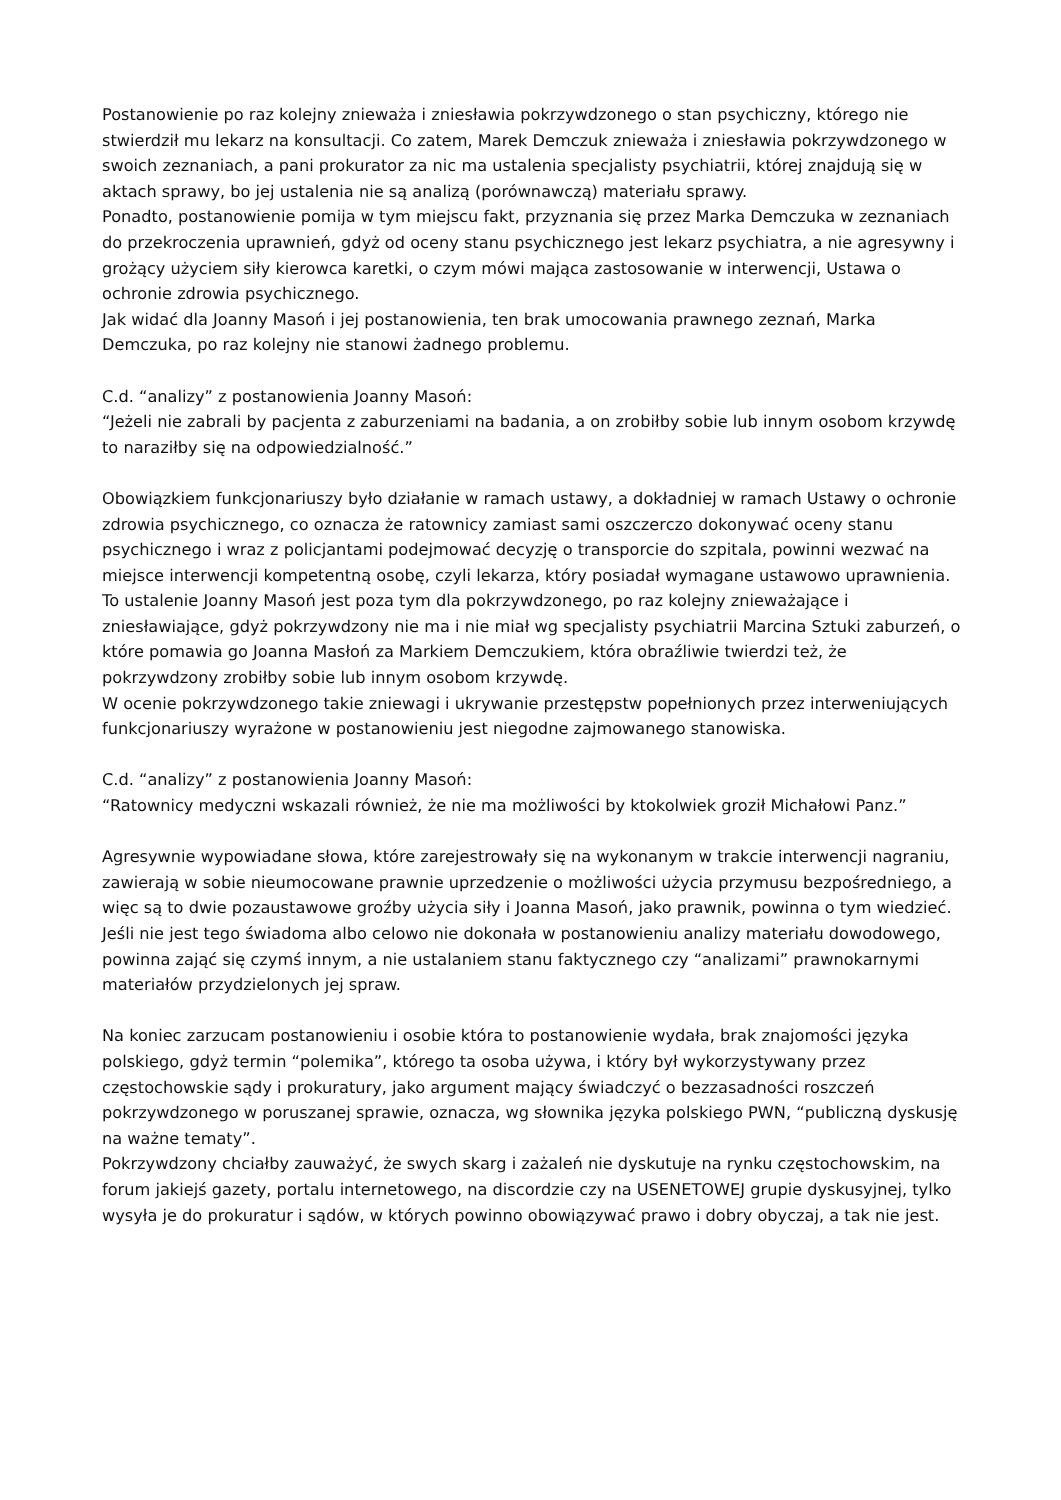Postanowienie po raz kolejny znieważa i zniesławia pokrzywdzonego o stan psychiczny, którego nie stwierdził mu lekarz na konsultacji. Co zatem, Marek Demczuk znieważa i zniesławia pokrzywdzonego w swoich zeznaniach, a pani prokurator za nic ma ustalenia specjalisty psychiatrii, której znajdują się w aktach sprawy, bo jej ustalenia nie są analizą (porównawczą) materiału sprawy.
Ponadto, postanowienie pomija w tym miejscu fakt, przyznania się przez Marka Demczuka w zeznaniach do przekroczenia uprawnień, gdyż od oceny stanu psychicznego jest lekarz psychiatra, a nie agresywny i grożący użyciem siły kierowca karetki, o czym mówi mająca zastosowanie w interwencji, Ustawa o ochronie zdrowia psychicznego.
Jak widać dla Joanny Masoń i jej postanowienia, ten brak umocowania prawnego zeznań, Marka Demczuka, po raz kolejny nie stanowi żadnego problemu.
C.d. “analizy” z postanowienia Joanny Masoń:
“Jeżeli nie zabrali by pacjenta z zaburzeniami na badania, a on zrobiłby sobie lub innym osobom krzywdę to naraziłby się na odpowiedzialność.”
Obowiązkiem funkcjonariuszy było działanie w ramach ustawy, a dokładniej w ramach Ustawy o ochronie zdrowia psychicznego, co oznacza że ratownicy zamiast sami oszczerczo dokonywać oceny stanu psychicznego i wraz z policjantami podejmować decyzję o transporcie do szpitala, powinni wezwać na miejsce interwencji kompetentną osobę, czyli lekarza, który posiadał wymagane ustawowo uprawnienia. To ustalenie Joanny Masoń jest poza tym dla pokrzywdzonego, po raz kolejny znieważające i zniesławiające, gdyż pokrzywdzony nie ma i nie miał wg specjalisty psychiatrii Marcina Sztuki zaburzeń, o które pomawia go Joanna Masłoń za Markiem Demczukiem, która obraźliwie twierdzi też, że pokrzywdzony zrobiłby sobie lub innym osobom krzywdę.
W ocenie pokrzywdzonego takie zniewagi i ukrywanie przestępstw popełnionych przez interweniujących funkcjonariuszy wyrażone w postanowieniu jest niegodne zajmowanego stanowiska.
C.d. “analizy” z postanowienia Joanny Masoń:
“Ratownicy medyczni wskazali również, że nie ma możliwości by ktokolwiek groził Michałowi Panz.”
Agresywnie wypowiadane słowa, które zarejestrowały się na wykonanym w trakcie interwencji nagraniu, zawierają w sobie nieumocowane prawnie uprzedzenie o możliwości użycia przymusu bezpośredniego, a więc są to dwie pozaustawowe groźby użycia siły i Joanna Masoń, jako prawnik, powinna o tym wiedzieć. Jeśli nie jest tego świadoma albo celowo nie dokonała w postanowieniu analizy materiału dowodowego, powinna zająć się czymś innym, a nie ustalaniem stanu faktycznego czy “analizami” prawnokarnymi materiałów przydzielonych jej spraw.
Na koniec zarzucam postanowieniu i osobie która to postanowienie wydała, brak znajomości języka polskiego, gdyż termin “polemika”, którego ta osoba używa, i który był wykorzystywany przez częstochowskie sądy i prokuratury, jako argument mający świadczyć o bezzasadności roszczeń pokrzywdzonego w poruszanej sprawie, oznacza, wg słownika języka polskiego PWN, “publiczną dyskusję na ważne tematy”.
Pokrzywdzony chciałby zauważyć, że swych skarg i zażaleń nie dyskutuje na rynku częstochowskim, na forum jakiejś gazety, portalu internetowego, na discordzie czy na USENETOWEJ grupie dyskusyjnej, tylko wysyła je do prokuratur i sądów, w których powinno obowiązywać prawo i dobry obyczaj, a tak nie jest.